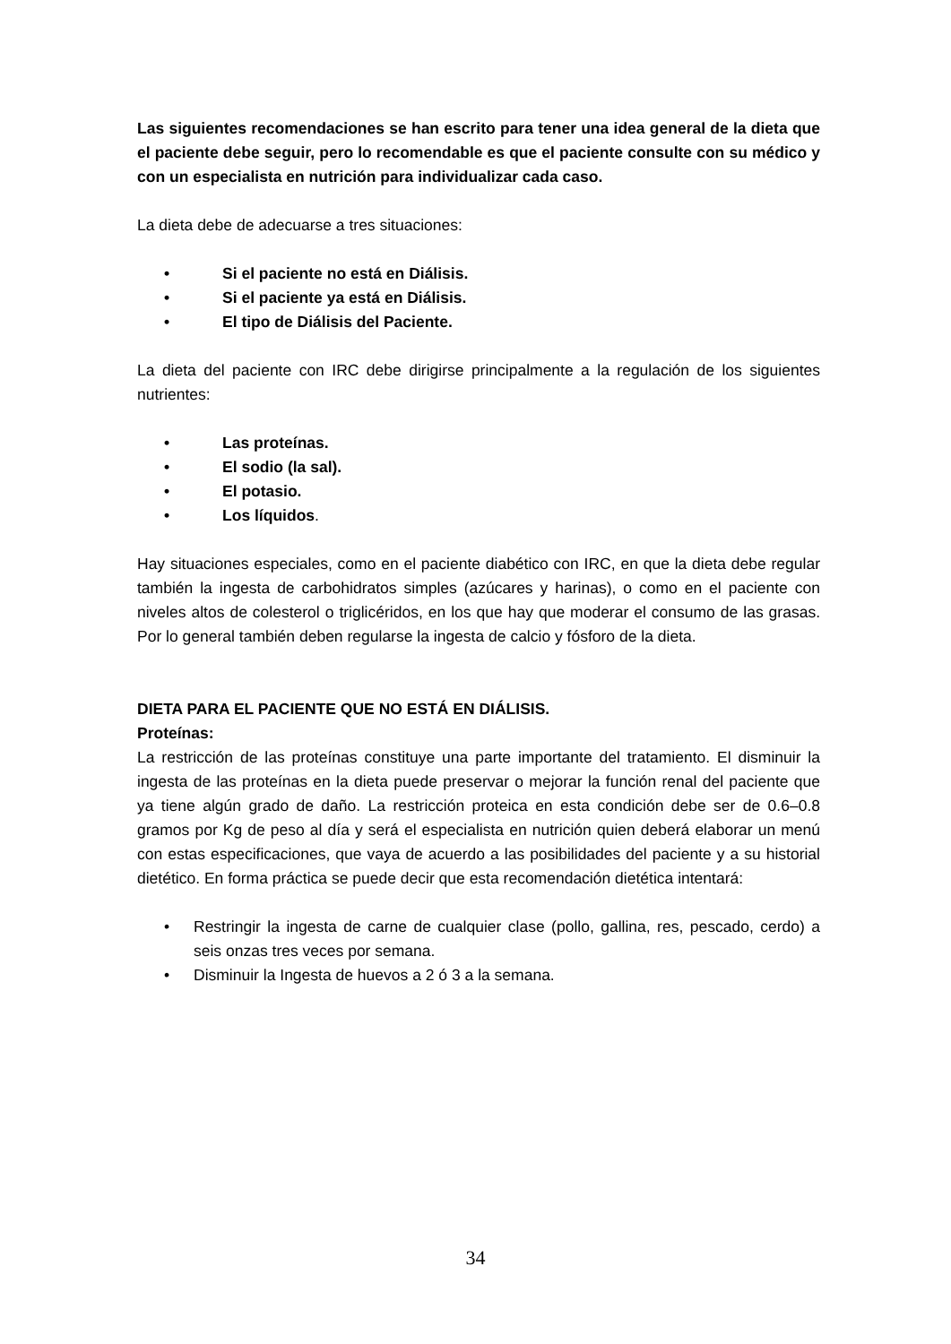Las siguientes recomendaciones se han escrito para tener una idea general de la dieta que el paciente debe seguir, pero lo recomendable es que el paciente consulte con su médico y con un especialista en nutrición para individualizar cada caso.
La dieta debe de adecuarse a tres situaciones:
• Si el paciente no está en Diálisis.
• Si el paciente ya está en Diálisis.
• El tipo de Diálisis del Paciente.
La dieta del paciente con IRC debe dirigirse principalmente a la regulación de los siguientes nutrientes:
• Las proteínas.
• El sodio (la sal).
• El potasio.
• Los líquidos.
Hay situaciones especiales, como en el paciente diabético con IRC, en que la dieta debe regular también la ingesta de carbohidratos simples (azúcares y harinas), o como en el paciente con niveles altos de colesterol o triglicéridos, en los que hay que moderar el consumo de las grasas. Por lo general también deben regularse la ingesta de calcio y fósforo de la dieta.
DIETA PARA EL PACIENTE QUE NO ESTÁ EN DIÁLISIS.
Proteínas:
La restricción de las proteínas constituye una parte importante del tratamiento. El disminuir la ingesta de las proteínas en la dieta puede preservar o mejorar la función renal del paciente que ya tiene algún grado de daño. La restricción proteica en esta condición debe ser de 0.6–0.8 gramos por Kg de peso al día y será el especialista en nutrición quien deberá elaborar un menú con estas especificaciones, que vaya de acuerdo a las posibilidades del paciente y a su historial dietético. En forma práctica se puede decir que esta recomendación dietética intentará:
• Restringir la ingesta de carne de cualquier clase (pollo, gallina, res, pescado, cerdo) a seis onzas tres veces por semana.
• Disminuir la Ingesta de huevos a 2 ó 3 a la semana.
34